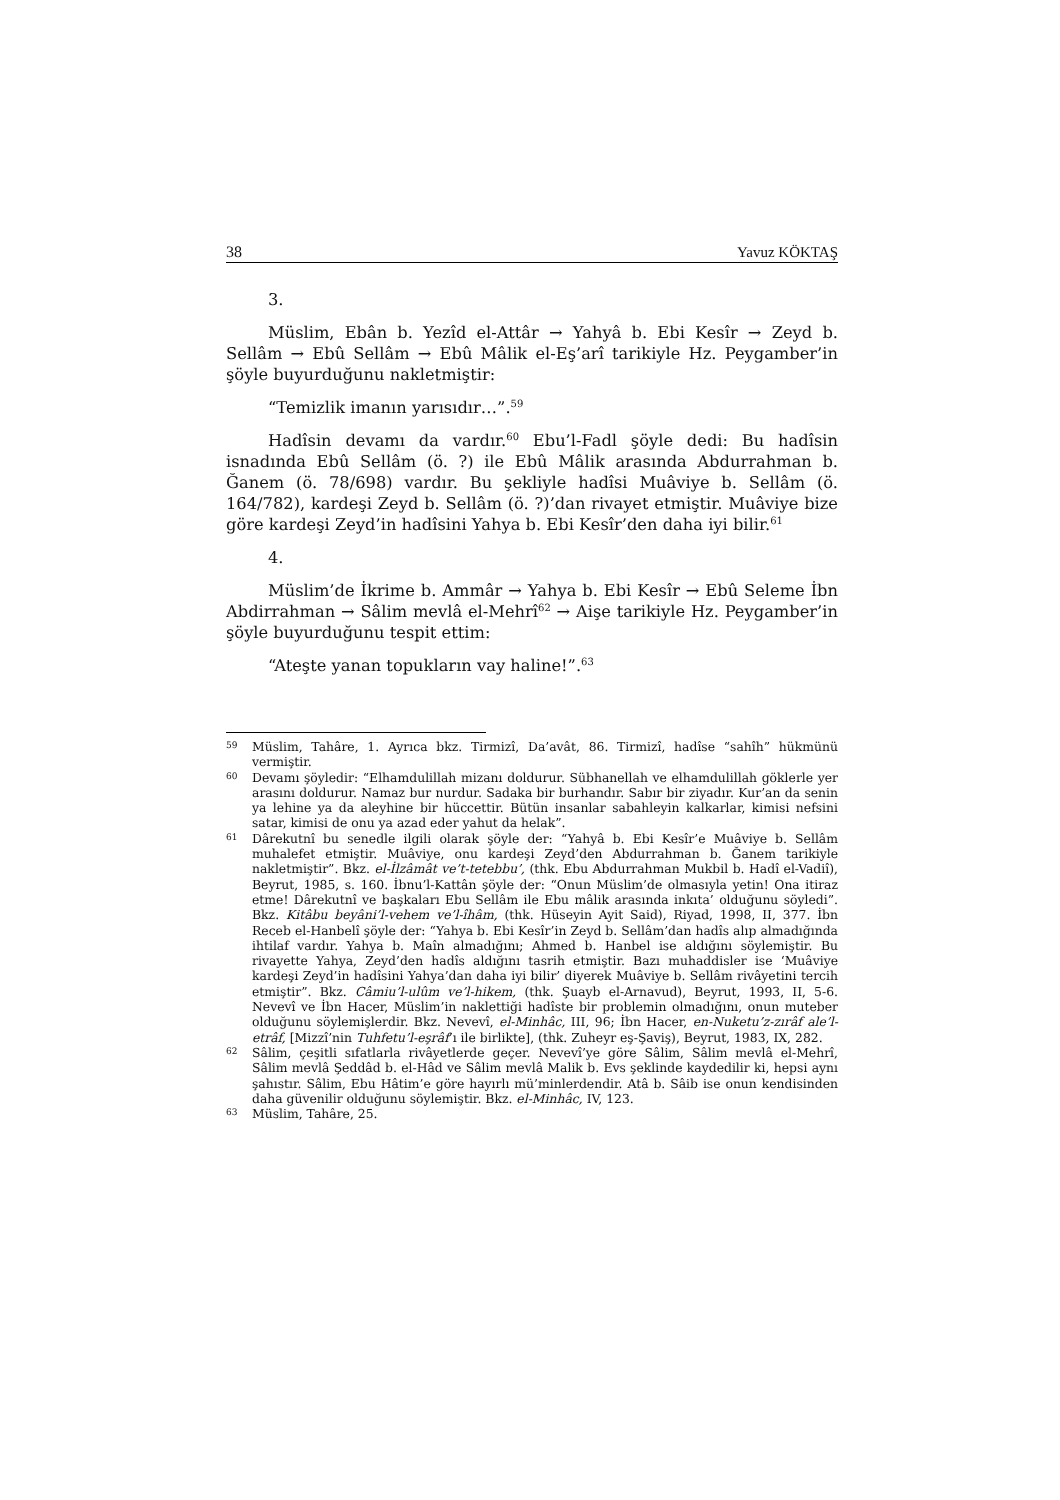38 Yavuz KÖKTAŞ
3.
Müslim, Ebân b. Yezîd el-Attâr → Yahyâ b. Ebi Kesîr → Zeyd b. Sellâm → Ebû Sellâm → Ebû Mâlik el-Eş’arî tarikiyle Hz. Peygamber’in şöyle buyurduğunu nakletmiştir:
“Temizlik imanın yarısıdır…”.<sup>59</sup>
Hadîsin devamı da vardır.<sup>60</sup> Ebu’l-Fadl şöyle dedi: Bu hadîsin isnadında Ebû Sellâm (ö. ?) ile Ebû Mâlik arasında Abdurrahman b. Ğanem (ö. 78/698) vardır. Bu şekliyle hadîsi Muâviye b. Sellâm (ö. 164/782), kardeşi Zeyd b. Sellâm (ö. ?)’dan rivayet etmiştir. Muâviye bize göre kardeşi Zeyd’in hadîsini Yahya b. Ebi Kesîr’den daha iyi bilir.<sup>61</sup>
4.
Müslim’de İkrime b. Ammâr → Yahya b. Ebi Kesîr → Ebû Seleme İbn Abdirrahman → Sâlim mevlâ el-Mehrî<sup>62</sup> → Aişe tarikiyle Hz. Peygamber’in şöyle buyurduğunu tespit ettim:
“Ateşte yanan topukların vay haline!”.<sup>63</sup>
59 Müslim, Tahâre, 1. Ayrıca bkz. Tirmizî, Da’avât, 86. Tirmizî, hadîse “sahîh” hükmünü vermiştir.
60 Devamı şöyledir: “Elhamdulillah mizanı doldurur. Sübhanellah ve elhamdulillah göklerle yer arasını doldurur. Namaz bur nurdur. Sadaka bir burhandır. Sabır bir ziyadır. Kur’an da senin ya lehine ya da aleyhine bir hüccettir. Bütün insanlar sabahleyin kalkarlar, kimisi nefsini satar, kimisi de onu ya azad eder yahut da helak”.
61 Dârekutnî bu senedle ilgili olarak şöyle der: “Yahyâ b. Ebi Kesîr’e Muâviye b. Sellâm muhalefet etmiştir. Muâviye, onu kardeşi Zeyd’den Abdurrahman b. Ğanem tarikiyle nakletmiştir”. Bkz. el-İlzâmât ve’t-tetebbu’, (thk. Ebu Abdurrahman Mukbil b. Hadî el-Vadiî), Beyrut, 1985, s. 160. İbnu’l-Kattân şöyle der: “Onun Müslim’de olmasıyla yetin! Ona itiraz etme! Dârekutnî ve başkaları Ebu Sellâm ile Ebu mâlik arasında inkıta’ olduğunu söyledi”. Bkz. Kitâbu beyâni’l-vehem ve’l-îhâm, (thk. Hüseyin Ayit Said), Riyad, 1998, II, 377. İbn Receb el-Hanbelî şöyle der: “Yahya b. Ebi Kesîr’in Zeyd b. Sellâm’dan hadîs alıp almadığında ihtilaf vardır. Yahya b. Maîn almadığını; Ahmed b. Hanbel ise aldığını söylemiştir. Bu rivayette Yahya, Zeyd’den hadîs aldığını tasrih etmiştir. Bazı muhaddisler ise ‘Muâviye kardeşi Zeyd’in hadîsini Yahya’dan daha iyi bilir’ diyerek Muâviye b. Sellâm rivâyetini tercih etmiştir”. Bkz. Câmiu’l-ulûm ve’l-hikem, (thk. Şuayb el-Arnavud), Beyrut, 1993, II, 5-6. Nevevî ve İbn Hacer, Müslim’in naklettiği hadîste bir problemin olmadığını, onun muteber olduğunu söylemişlerdir. Bkz. Nevevî, el-Minhâc, III, 96; İbn Hacer, en-Nuketu’z-zırâf ale’l-etrâf, [Mizzî’nin Tuhfetu’l-eşrâf’ı ile birlikte], (thk. Zuheyr eş-Şaviş), Beyrut, 1983, IX, 282.
62 Sâlim, çeşitli sıfatlarla rivâyetlerde geçer. Nevevî’ye göre Sâlim, Sâlim mevlâ el-Mehrî, Sâlim mevlâ Şeddâd b. el-Hâd ve Sâlim mevlâ Malik b. Evs şeklinde kaydedilir ki, hepsi aynı şahıstır. Sâlim, Ebu Hâtim’e göre hayırlı mü’minlerdendir. Atâ b. Sâib ise onun kendisinden daha güvenilir olduğunu söylemiştir. Bkz. el-Minhâc, IV, 123.
63 Müslim, Tahâre, 25.